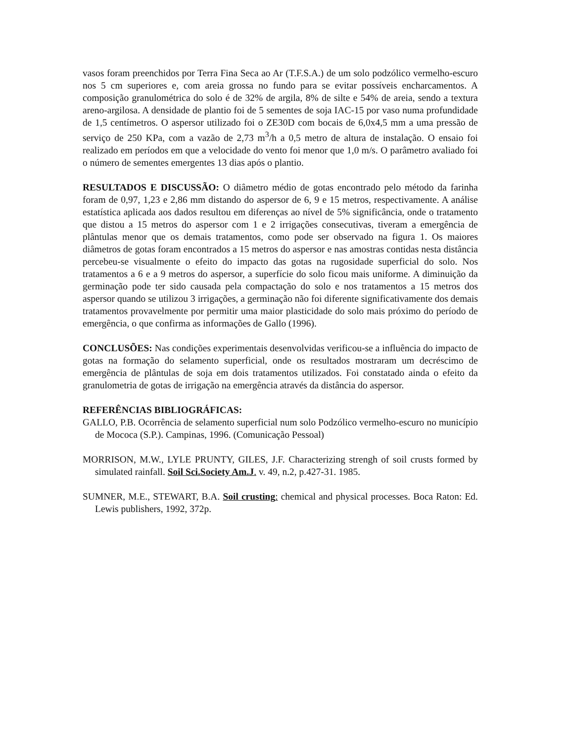vasos foram preenchidos por Terra Fina Seca ao Ar (T.F.S.A.) de um solo podzólico vermelho-escuro nos 5 cm superiores e, com areia grossa no fundo para se evitar possíveis encharcamentos. A composição granulométrica do solo é de 32% de argila, 8% de silte e 54% de areia, sendo a textura areno-argilosa. A densidade de plantio foi de 5 sementes de soja IAC-15 por vaso numa profundidade de 1,5 centímetros. O aspersor utilizado foi o ZE30D com bocais de 6,0x4,5 mm a uma pressão de serviço de 250 KPa, com a vazão de 2,73 m<sup>3</sup>/h a 0,5 metro de altura de instalação. O ensaio foi realizado em períodos em que a velocidade do vento foi menor que 1,0 m/s. O parâmetro avaliado foi o número de sementes emergentes 13 dias após o plantio.
RESULTADOS E DISCUSSÃO: O diâmetro médio de gotas encontrado pelo método da farinha foram de 0,97, 1,23 e 2,86 mm distando do aspersor de 6, 9 e 15 metros, respectivamente. A análise estatística aplicada aos dados resultou em diferenças ao nível de 5% significância, onde o tratamento que distou a 15 metros do aspersor com 1 e 2 irrigações consecutivas, tiveram a emergência de plântulas menor que os demais tratamentos, como pode ser observado na figura 1. Os maiores diâmetros de gotas foram encontrados a 15 metros do aspersor e nas amostras contidas nesta distância percebeu-se visualmente o efeito do impacto das gotas na rugosidade superficial do solo. Nos tratamentos a 6 e a 9 metros do aspersor, a superfície do solo ficou mais uniforme. A diminuição da germinação pode ter sido causada pela compactação do solo e nos tratamentos a 15 metros dos aspersor quando se utilizou 3 irrigações, a germinação não foi diferente significativamente dos demais tratamentos provavelmente por permitir uma maior plasticidade do solo mais próximo do período de emergência, o que confirma as informações de Gallo (1996).
CONCLUSÕES: Nas condições experimentais desenvolvidas verificou-se a influência do impacto de gotas na formação do selamento superficial, onde os resultados mostraram um decréscimo de emergência de plântulas de soja em dois tratamentos utilizados. Foi constatado ainda o efeito da granulometria de gotas de irrigação na emergência através da distância do aspersor.
REFERÊNCIAS BIBLIOGRÁFICAS:
GALLO, P.B. Ocorrência de selamento superficial num solo Podzólico vermelho-escuro no município de Mococa (S.P.). Campinas, 1996. (Comunicação Pessoal)
MORRISON, M.W., LYLE PRUNTY, GILES, J.F. Characterizing strengh of soil crusts formed by simulated rainfall. Soil Sci.Society Am.J. v. 49, n.2, p.427-31. 1985.
SUMNER, M.E., STEWART, B.A. Soil crusting: chemical and physical processes. Boca Raton: Ed. Lewis publishers, 1992, 372p.